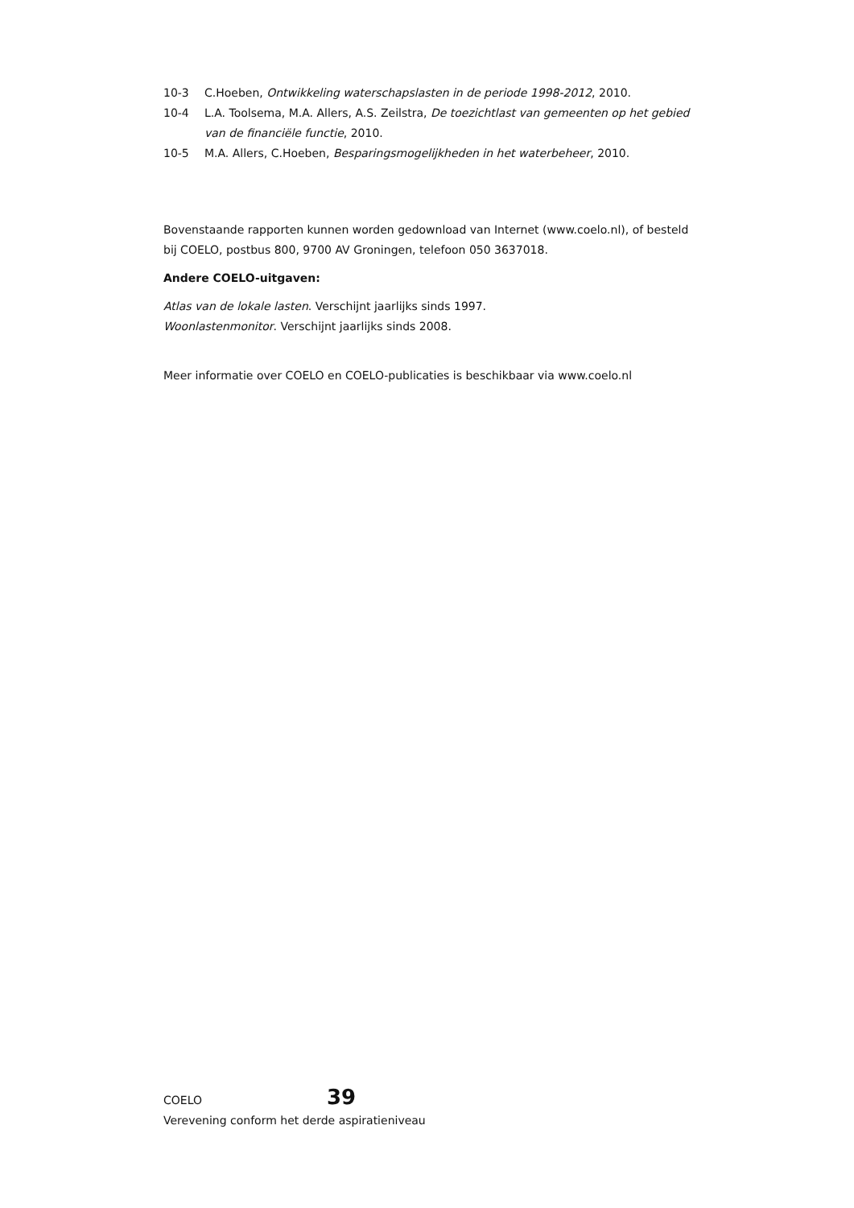10-3 C.Hoeben, Ontwikkeling waterschapslasten in de periode 1998-2012, 2010.
10-4 L.A. Toolsema, M.A. Allers, A.S. Zeilstra, De toezichtlast van gemeenten op het gebied van de financiële functie, 2010.
10-5 M.A. Allers, C.Hoeben, Besparingsmogelijkheden in het waterbeheer, 2010.
Bovenstaande rapporten kunnen worden gedownload van Internet (www.coelo.nl), of besteld bij COELO, postbus 800, 9700 AV Groningen, telefoon 050 3637018.
Andere COELO-uitgaven:
Atlas van de lokale lasten. Verschijnt jaarlijks sinds 1997.
Woonlastenmonitor. Verschijnt jaarlijks sinds 2008.
Meer informatie over COELO en COELO-publicaties is beschikbaar via www.coelo.nl
COELO 39
Verevening conform het derde aspiratieniveau